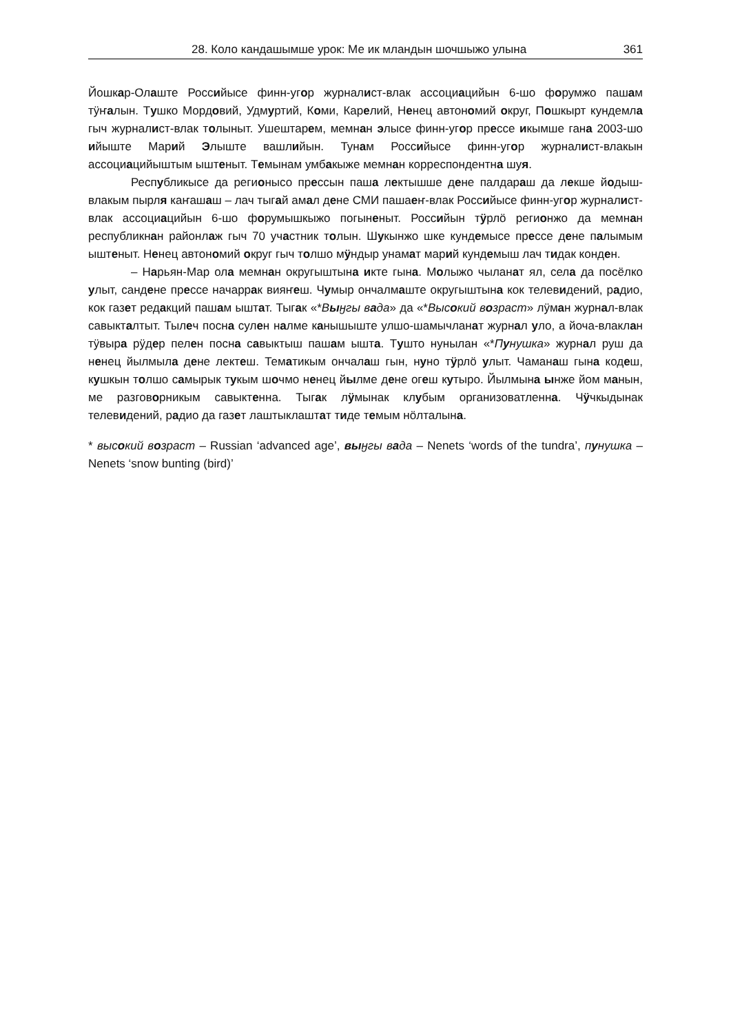28. Коло кандашымше урок: Ме ик млaндын шочшыжо улына 361
Йошкар-Олаште Российысе финн-угор журналист-влак ассоциацийын 6-шо форумжо пашам тӱҥалын. Тушко Мордовий, Удмуртий, Коми, Карелий, Ненец автономий округ, Пошкырт кундемла гыч журналист-влак толыныт. Ушештарем, мемнан элысе финн-угор прессе икымше гана 2003-шо ийыште Марий Элыште вашлийын. Тунам Российысе финн-угор журналист-влакын ассоциацийыштым ыштеныт. Темынам умбакыже мемнан корреспондентна шуя.
Республикысе да регионысо прессын паша лектышше дене палдараш да лекше йодыш-влакым пырля каҥашаш – лач тыгай амал дене СМИ пашаеҥ-влак Российысе финн-угор журналист-влак ассоциацийын 6-шо форумышкыжо погыненыт. Российын тӱрлӧ регионжо да мемнан республикнан районлаж гыч 70 участник толын. Шукынжо шке кундемысе прессе дене палымым ыштеныт. Ненец автономий округ гыч толшо мӱндыр унамат марий кундемыш лач тидак конден.
– Нарьян-Мар ола мемнан округыштына икте гына. Молыжо чыланат ял, села да посёлко улыт, сандене прессе начаррак вияҥеш. Чумыр ончалмаште округыштына кок телевидений, радио, кок газет редакций пашам ыштат. Тыгак «*Выӈгы вада» да «*Высокий возраст» лӱман журнал-влак савыкталтыт. Тылеч посна сулен налме канышыште улшо-шамычланат журнал уло, а йоча-влаклан тӱвыра рӱдер пелен посна савыктыш пашам ышта. Тушто нунылан «*Пунушка» журнал руш да ненец йылмыла дене лектеш. Тематикым ончалаш гын, нуно тӱрлӧ улыт. Чаманаш гына кодеш, кушкын толшо самырык тукым шочмо ненец йылме дене огеш кутыро. Йылмына ынже йом манын, ме разговорникым савыктенна. Тыгак лӱмынак клубым организоватленна. Чӱчкыдынак телевидений, радио да газет лаштыклаштат тиде темым нӧлталына.
* высокий возраст – Russian ‘advanced age’, выӈгы вада – Nenets ‘words of the tundra’, пунушка – Nenets ‘snow bunting (bird)’